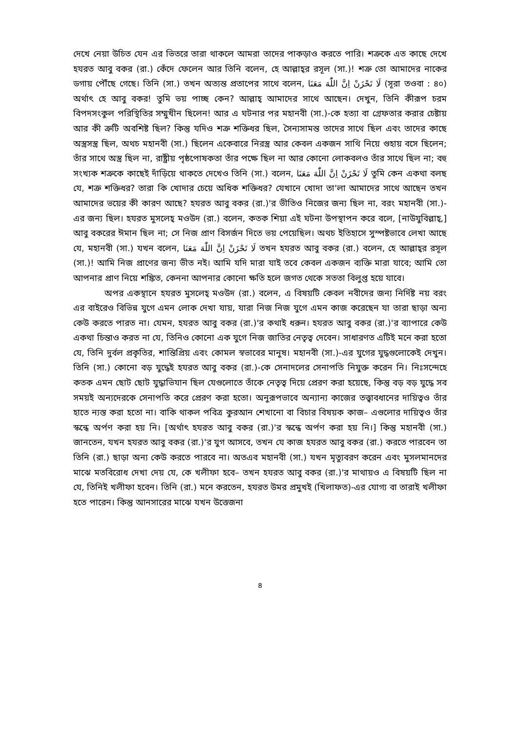দেখে নেয়া উচিত যেন এর ভিতরে তারা থাকলে আমরা তাদের পাকড়াও করতে পারি। শত্রুকে এত কাছে দেখে হযরত আবু বকর (রা.) কেঁদে ফেলেন আর তিনি বলেন, হে আল্লাহ্‌র রসূল (সা.)! শত্রু তো আমাদের নাকের ডগায় পৌঁছে গেছে। তিনি (সা.) তখন অত্যন্ত প্রতাপের সাথে বলেন, لَا تَحْزَنْ اِنَّ اللّٰهَ مَعَنَا (সূরা তওবা : ৪০) অর্থাৎ হে আবু বকর! তুমি ভয় পাচ্ছ কেন? আল্লাহ্ আমাদের সাথে আছেন। দেখুন, তিনি কীরূপ চরম বিপদসংকুল পরিস্থিতির সম্মুখীন ছিলেন! আর এ ঘটনার পর মহানবী (সা.)-কে হত্যা বা গ্রেফতার করার চেষ্টায় আর কী ত্রুটি অবশিষ্ট ছিল? কিন্তু যদিও শত্রু শক্তিধর ছিল, সৈন্যসামন্ত তাদের সাথে ছিল এবং তাদের কাছে অস্ত্রসস্ত্র ছিল, অথচ মহানবী (সা.) ছিলেন একেবারে নিরস্ত্র আর কেবল একজন সাথি নিয়ে গুহায় বসে ছিলেন; তাঁর সাথে অস্ত্র ছিল না, রাষ্ট্রীয় পৃষ্ঠপোষকতা তাঁর পক্ষে ছিল না আর কোনো লোকবলও তাঁর সাথে ছিল না; বহু সংখ্যক শত্রুকে কাছেই দাঁড়িয়ে থাকতে দেখেও তিনি (সা.) বলেন, لَا تَحْزَنْ اِنَّ اللّٰهَ مَعَنَا তুমি কেন একথা বলছ যে, শত্রু শক্তিধর? তারা কি খোদার চেয়ে অধিক শক্তিধর? যেখানে খোদা তা'লা আমাদের সাথে আছেন তখন আমাদের ভয়ের কী কারণ আছে? হযরত আবু বকর (রা.)'র ভীতিও নিজের জন্য ছিল না, বরং মহানবী (সা.)-এর জন্য ছিল। হযরত মুসলেহ্ মওউদ (রা.) বলেন, কতক শিয়া এই ঘটনা উপস্থাপন করে বলে, [নাউযুবিল্লাহ্,] আবু বকরের ঈমান ছিল না; সে নিজ প্রাণ বিসর্জন দিতে ভয় পেয়েছিল। অথচ ইতিহাসে সুস্পষ্টভাবে লেখা আছে যে, মহানবী (সা.) যখন বলেন, لَا تَحْزَنْ اِنَّ اللّٰهَ مَعَنَا তখন হযরত আবু বকর (রা.) বলেন, হে আল্লাহ্‌র রসূল (সা.)! আমি নিজ প্রাণের জন্য ভীত নই। আমি যদি মারা যাই তবে কেবল একজন ব্যক্তি মারা যাবে; আমি তো আপনার প্রাণ নিয়ে শঙ্কিত, কেননা আপনার কোনো ক্ষতি হলে জগত থেকে সততা বিলুপ্ত হয়ে যাবে।
অপর একস্থানে হযরত মুসলেহ্ মওউদ (রা.) বলেন, এ বিষয়টি কেবল নবীদের জন্য নির্দিষ্ট নয় বরং এর বাইরেও বিভিন্ন যুগে এমন লোক দেখা যায়, যারা নিজ নিজ যুগে এমন কাজ করেছেন যা তারা ছাড়া অন্য কেউ করতে পারত না। যেমন, হযরত আবু বকর (রা.)'র কথাই ধরুন। হযরত আবু বকর (রা.)'র ব্যাপারে কেউ একথা চিন্তাও করত না যে, তিনিও কোনো এক যুগে নিজ জাতির নেতৃত্ব দেবেন। সাধারণত এটিই মনে করা হতো যে, তিনি দুর্বল প্রকৃতির, শান্তিপ্রিয় এবং কোমল স্বভাবের মানুষ। মহানবী (সা.)-এর যুগের যুদ্ধগুলোকেই দেখুন। তিনি (সা.) কোনো বড় যুদ্ধেই হযরত আবু বকর (রা.)-কে সেনাদলের সেনাপতি নিযুক্ত করেন নি। নিঃসন্দেহে কতক এমন ছোট ছোট যুদ্ধাভিযান ছিল যেগুলোতে তাঁকে নেতৃত্ব দিয়ে প্রেরণ করা হয়েছে, কিন্তু বড় বড় যুদ্ধে সব সময়ই অন্যদেরকে সেনাপতি করে প্রেরণ করা হতো। অনুরূপভাবে অন্যান্য কাজের তত্ত্বাবধানের দায়িত্বও তাঁর হাতে ন্যস্ত করা হতো না। বাকি থাকল পবিত্র কুরআন শেখানো বা বিচার বিষয়ক কাজ– এগুলোর দায়িত্বও তাঁর স্কন্ধে অর্পণ করা হয় নি। [অর্থাৎ হযরত আবু বকর (রা.)'র স্কন্ধে অর্পণ করা হয় নি।] কিন্তু মহানবী (সা.) জানতেন, যখন হযরত আবু বকর (রা.)'র যুগ আসবে, তখন যে কাজ হযরত আবু বকর (রা.) করতে পারবেন তা তিনি (রা.) ছাড়া অন্য কেউ করতে পারবে না। অতএব মহানবী (সা.) যখন মৃত্যুবরণ করেন এবং মুসলমানদের মাঝে মতবিরোধ দেখা দেয় যে, কে খলীফা হবে– তখন হযরত আবু বকর (রা.)'র মাথায়ও এ বিষয়টি ছিল না যে, তিনিই খলীফা হবেন। তিনি (রা.) মনে করতেন, হযরত উমর প্রমুখই (খিলাফত)-এর যোগ্য বা তারাই খলীফা হতে পারেন। কিন্তু আনসারের মাঝে যখন উত্তেজনা
৪